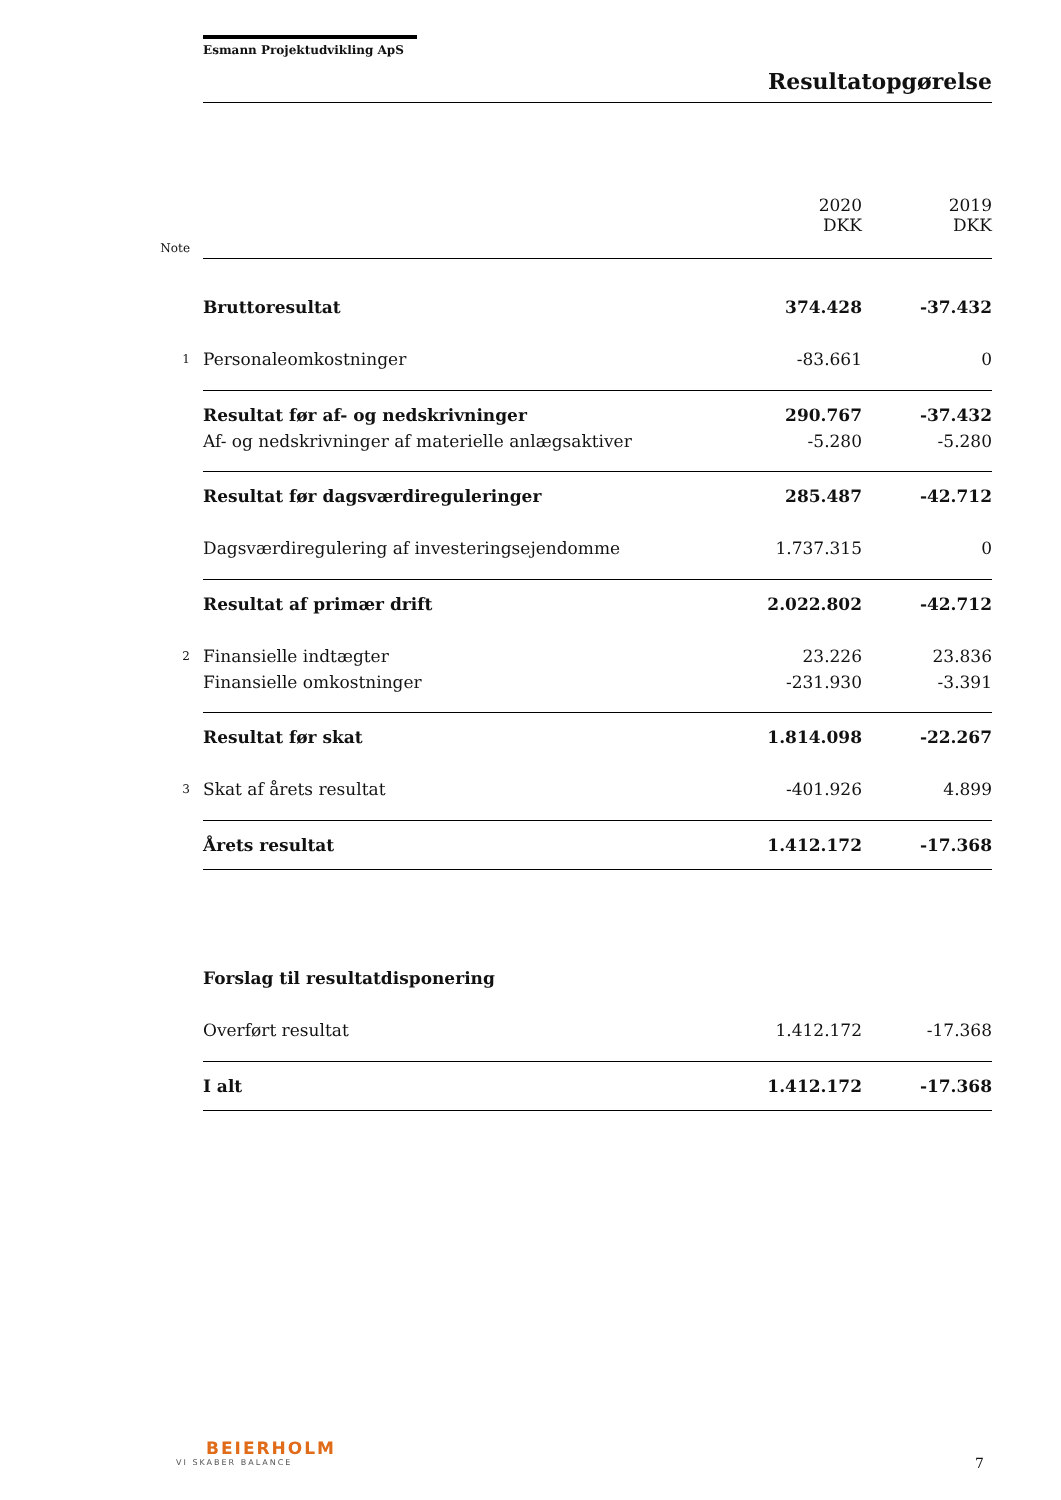Esmann Projektudvikling ApS
Resultatopgørelse
| | | 2020 DKK | 2019 DKK |
| Note | | | |
| | Bruttoresultat | 374.428 | -37.432 |
| 1 | Personaleomkostninger | -83.661 | 0 |
| | Resultat før af- og nedskrivninger | 290.767 | -37.432 |
| | Af- og nedskrivninger af materielle anlægsaktiver | -5.280 | -5.280 |
| | Resultat før dagsværdireguleringer | 285.487 | -42.712 |
| | Dagsværdiregulering af investeringsejendomme | 1.737.315 | 0 |
| | Resultat af primær drift | 2.022.802 | -42.712 |
| 2 | Finansielle indtægter | 23.226 | 23.836 |
| | Finansielle omkostninger | -231.930 | -3.391 |
| | Resultat før skat | 1.814.098 | -22.267 |
| 3 | Skat af årets resultat | -401.926 | 4.899 |
| | Årets resultat | 1.412.172 | -17.368 |
| | Forslag til resultatdisponering | | |
| | Overført resultat | 1.412.172 | -17.368 |
| | I alt | 1.412.172 | -17.368 |
BEIERHOLM
VI SKABER BALANCE
7